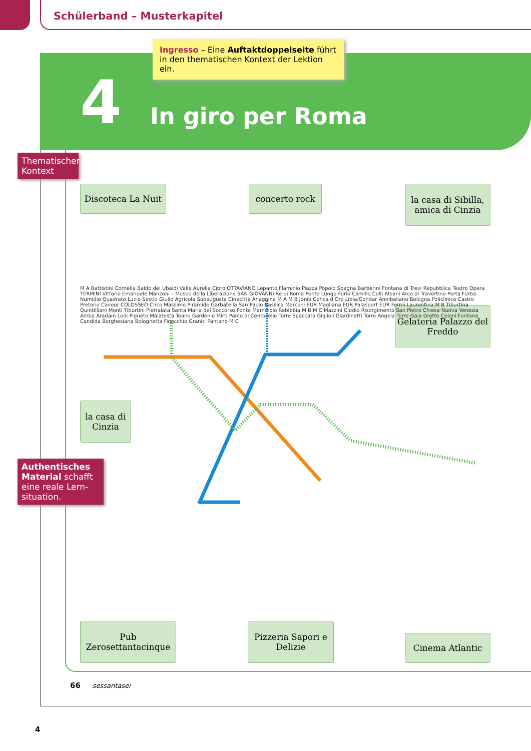Schülerband – Musterkapitel
Ingresso – Eine Auftaktdoppelseite führt in den thematischen Kontext der Lektion ein.
4 In giro per Roma
Thematischer Kontext
Discoteca La Nuit
concerto rock
la casa di Sibilla, amica di Cinzia
Gelateria Palazzo del Freddo
la casa di Cinzia
Authentisches Material schafft eine reale Lern-situation.
M A Battistini Cornelia Baldo del Ubaldi Valle Aurelia Cipro OTTAVIANO Lepanto Flaminio Piazza Popolo Spagna Barberini Fontana di Trevi Repubblica Teatro Opera TERMINI Vittorio Emanuele Manzoni – Museo della Liberazione SAN GIOVANNI Re di Roma Ponte Lungo Furio Camillo Colli Albani Arco di Travertino Porta Furba Numidio Quadrato Lucio Sestio Giulio Agricola Subaugusta Cinecittà Anagnina M A M B Jonio Conca d'Oro Libia/Gondar Annibaliano Bologna Policlinico Castro Pretorio Cavour COLOSSEO Circo Massimo Piramide Garbatella San Paolo Basilica Marconi EUR Magliana EUR Palasport EUR Fermi Laurentina M B Tiburtina Quintilliani Monti Tiburtini Pietralata Santa Maria del Soccorso Ponte Mammolo Rebibbia M B M C Mazzini Clodio Risorgimento San Pietro Chiesa Nuova Venezia Amba Aradam Lodi Pigneto Malatesta Teano Gardenie Mirti Parco di Centocelle Torre Spaccata Giglioli Giardinetti Torre Angela Torre Gaia Grotte Celoni Fontana Candida Borghesiana Bolognetta Finocchio Graniti Pantano M C
Pub Zerosettantacinque
Pizzeria Sapori e Delizie
Cinema Atlantic
66 sessantasei
4